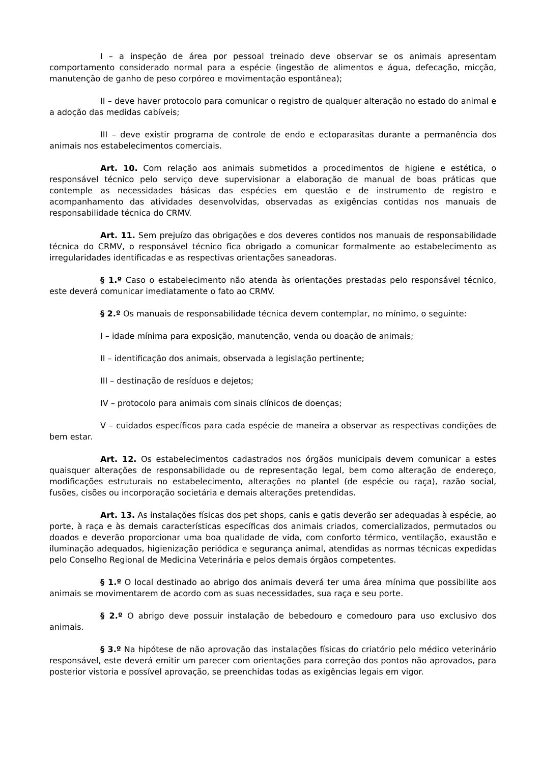I – a inspeção de área por pessoal treinado deve observar se os animais apresentam comportamento considerado normal para a espécie (ingestão de alimentos e água, defecação, micção, manutenção de ganho de peso corpóreo e movimentação espontânea);
II – deve haver protocolo para comunicar o registro de qualquer alteração no estado do animal e a adoção das medidas cabíveis;
III – deve existir programa de controle de endo e ectoparasitas durante a permanência dos animais nos estabelecimentos comerciais.
Art. 10. Com relação aos animais submetidos a procedimentos de higiene e estética, o responsável técnico pelo serviço deve supervisionar a elaboração de manual de boas práticas que contemple as necessidades básicas das espécies em questão e de instrumento de registro e acompanhamento das atividades desenvolvidas, observadas as exigências contidas nos manuais de responsabilidade técnica do CRMV.
Art. 11. Sem prejuízo das obrigações e dos deveres contidos nos manuais de responsabilidade técnica do CRMV, o responsável técnico fica obrigado a comunicar formalmente ao estabelecimento as irregularidades identificadas e as respectivas orientações saneadoras.
§ 1.º Caso o estabelecimento não atenda às orientações prestadas pelo responsável técnico, este deverá comunicar imediatamente o fato ao CRMV.
§ 2.º Os manuais de responsabilidade técnica devem contemplar, no mínimo, o seguinte:
I – idade mínima para exposição, manutenção, venda ou doação de animais;
II – identificação dos animais, observada a legislação pertinente;
III – destinação de resíduos e dejetos;
IV – protocolo para animais com sinais clínicos de doenças;
V – cuidados específicos para cada espécie de maneira a observar as respectivas condições de bem estar.
Art. 12. Os estabelecimentos cadastrados nos órgãos municipais devem comunicar a estes quaisquer alterações de responsabilidade ou de representação legal, bem como alteração de endereço, modificações estruturais no estabelecimento, alterações no plantel (de espécie ou raça), razão social, fusões, cisões ou incorporação societária e demais alterações pretendidas.
Art. 13. As instalações físicas dos pet shops, canis e gatis deverão ser adequadas à espécie, ao porte, à raça e às demais características específicas dos animais criados, comercializados, permutados ou doados e deverão proporcionar uma boa qualidade de vida, com conforto térmico, ventilação, exaustão e iluminação adequados, higienização periódica e segurança animal, atendidas as normas técnicas expedidas pelo Conselho Regional de Medicina Veterinária e pelos demais órgãos competentes.
§ 1.º O local destinado ao abrigo dos animais deverá ter uma área mínima que possibilite aos animais se movimentarem de acordo com as suas necessidades, sua raça e seu porte.
§ 2.º O abrigo deve possuir instalação de bebedouro e comedouro para uso exclusivo dos animais.
§ 3.º Na hipótese de não aprovação das instalações físicas do criatório pelo médico veterinário responsável, este deverá emitir um parecer com orientações para correção dos pontos não aprovados, para posterior vistoria e possível aprovação, se preenchidas todas as exigências legais em vigor.